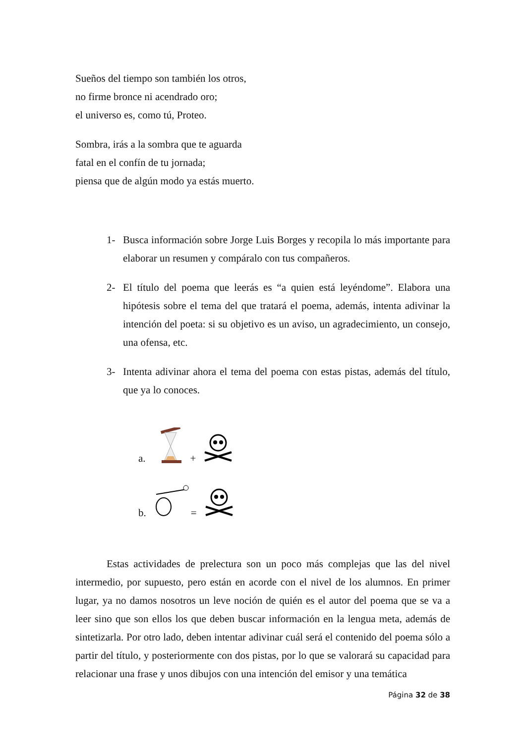Sueños del tiempo son también los otros,
no firme bronce ni acendrado oro;
el universo es, como tú, Proteo.
Sombra, irás a la sombra que te aguarda
fatal en el confín de tu jornada;
piensa que de algún modo ya estás muerto.
1- Busca información sobre Jorge Luis Borges y recopila lo más importante para elaborar un resumen y compáralo con tus compañeros.
2- El título del poema que leerás es “a quien está leyéndome”. Elabora una hipótesis sobre el tema del que tratará el poema, además, intenta adivinar la intención del poeta: si su objetivo es un aviso, un agradecimiento, un consejo, una ofensa, etc.
3- Intenta adivinar ahora el tema del poema con estas pistas, además del título, que ya lo conoces.
a. +
b. =
Estas actividades de prelectura son un poco más complejas que las del nivel intermedio, por supuesto, pero están en acorde con el nivel de los alumnos. En primer lugar, ya no damos nosotros un leve noción de quién es el autor del poema que se va a leer sino que son ellos los que deben buscar información en la lengua meta, además de sintetizarla. Por otro lado, deben intentar adivinar cuál será el contenido del poema sólo a partir del título, y posteriormente con dos pistas, por lo que se valorará su capacidad para relacionar una frase y unos dibujos con una intención del emisor y una temática
Página 32 de 38